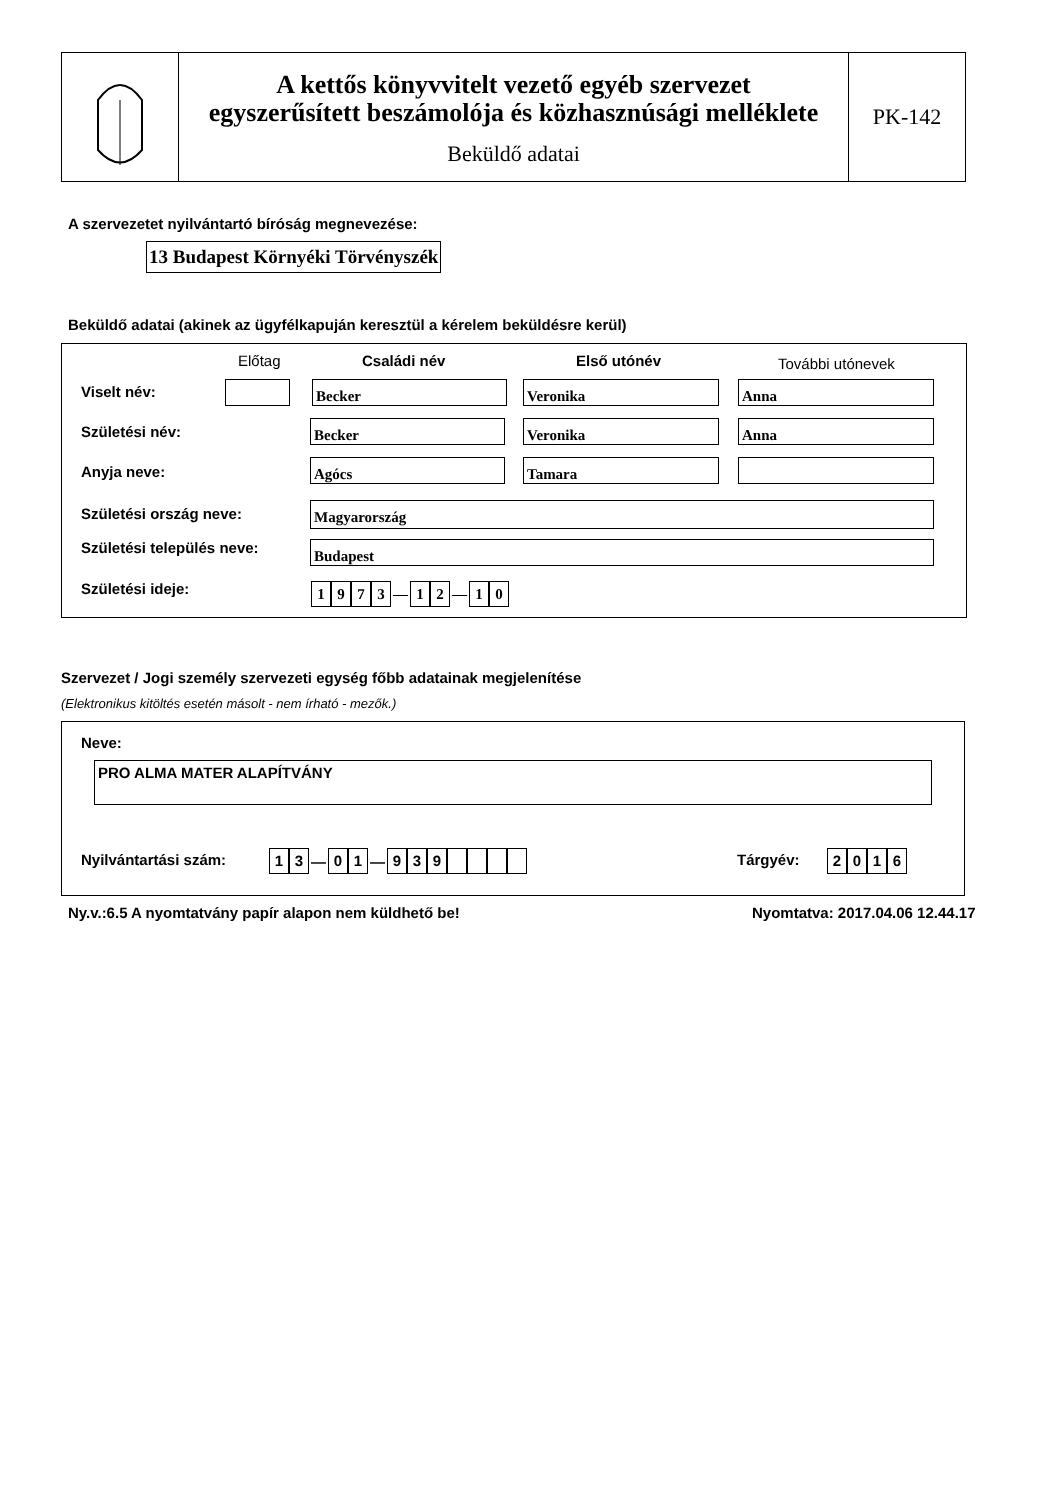A kettős könyvvitelt vezető egyéb szervezet
egyszerűsített beszámolója és közhasznúsági melléklete
Beküldő adatai
PK-142
A szervezetet nyilvántartó bíróság megnevezése:
13 Budapest Környéki Törvényszék
Beküldő adatai (akinek az ügyfélkapuján keresztül a kérelem beküldésre kerül)
Előtag Családi név Első utónév További utónevek
Viselt név: Becker Veronika Anna
Születési név: Becker Veronika Anna
Anyja neve: Agócs Tamara
Születési ország neve: Magyarország
Születési település neve: Budapest
Születési ideje: 1973 — 12 — 10
Szervezet / Jogi személy szervezeti egység főbb adatainak megjelenítése
(Elektronikus kitöltés esetén másolt - nem írható - mezők.)
Neve:
PRO ALMA MATER ALAPÍTVÁNY
Nyilvántartási szám: 13 — 01 — 939 Tárgyév: 2016
Ny.v.:6.5 A nyomtatvány papír alapon nem küldhető be!
Nyomtatva: 2017.04.06 12.44.17